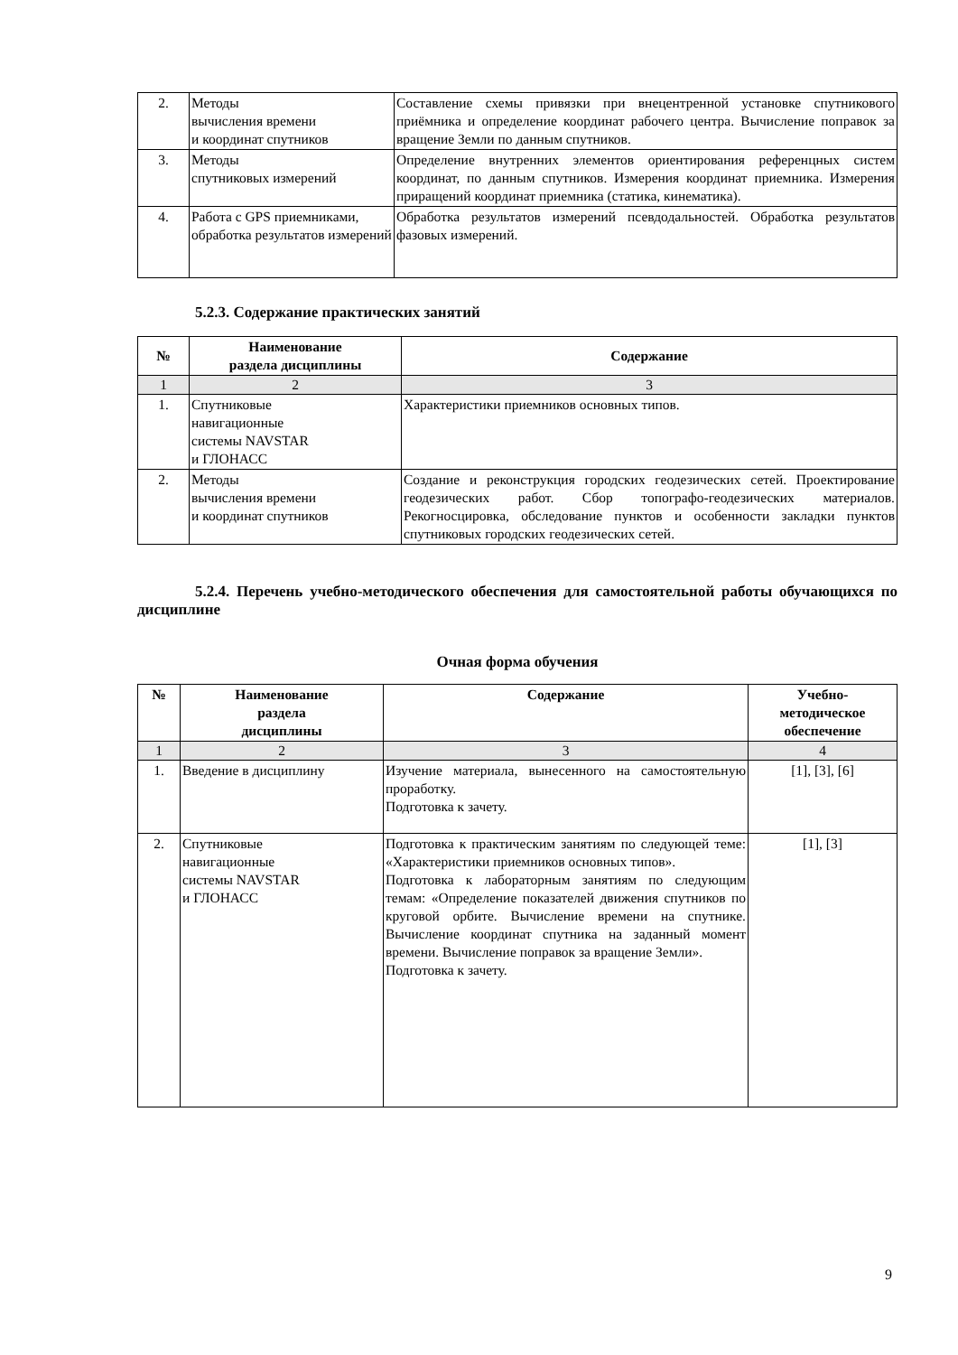| 2. | Методы вычисления времени и координат спутников | Составление схемы привязки при внецентренной установке спутникового приёмника и определение координат рабочего центра. Вычисление поправок за вращение Земли по данным спутников. |
| 3. | Методы спутниковых измерений | Определение внутренних элементов ориентирования референцных систем координат, по данным спутников. Измерения координат приемника. Измерения приращений координат приемника (статика, кинематика). |
| 4. | Работа с GPS приемниками, обработка результатов измерений | Обработка результатов измерений псевдодальностей. Обработка результатов фазовых измерений. |
5.2.3. Содержание практических занятий
| № | Наименование раздела дисциплины | Содержание |
| --- | --- | --- |
| 1 | 2 | 3 |
| 1. | Спутниковые навигационные системы NAVSTAR и ГЛОНАСС | Характеристики приемников основных типов. |
| 2. | Методы вычисления времени и координат спутников | Создание и реконструкция городских геодезических сетей. Проектирование геодезических работ. Сбор топографо-геодезических материалов. Рекогносцировка, обследование пунктов и особенности закладки пунктов спутниковых городских геодезических сетей. |
5.2.4. Перечень учебно-методического обеспечения для самостоятельной работы обучающихся по дисциплине
Очная форма обучения
| № | Наименование раздела дисциплины | Содержание | Учебно- методическое обеспечение |
| --- | --- | --- | --- |
| 1 | 2 | 3 | 4 |
| 1. | Введение в дисциплину | Изучение материала, вынесенного на самостоятельную проработку. Подготовка к зачету. | [1], [3], [6] |
| 2. | Спутниковые навигационные системы NAVSTAR и ГЛОНАСС | Подготовка к практическим занятиям по следующей теме: «Характеристики приемников основных типов». Подготовка к лабораторным занятиям по следующим темам: «Определение показателей движения спутников по круговой орбите. Вычисление времени на спутнике. Вычисление координат спутника на заданный момент времени. Вычисление поправок за вращение Земли». Подготовка к зачету. | [1], [3] |
9